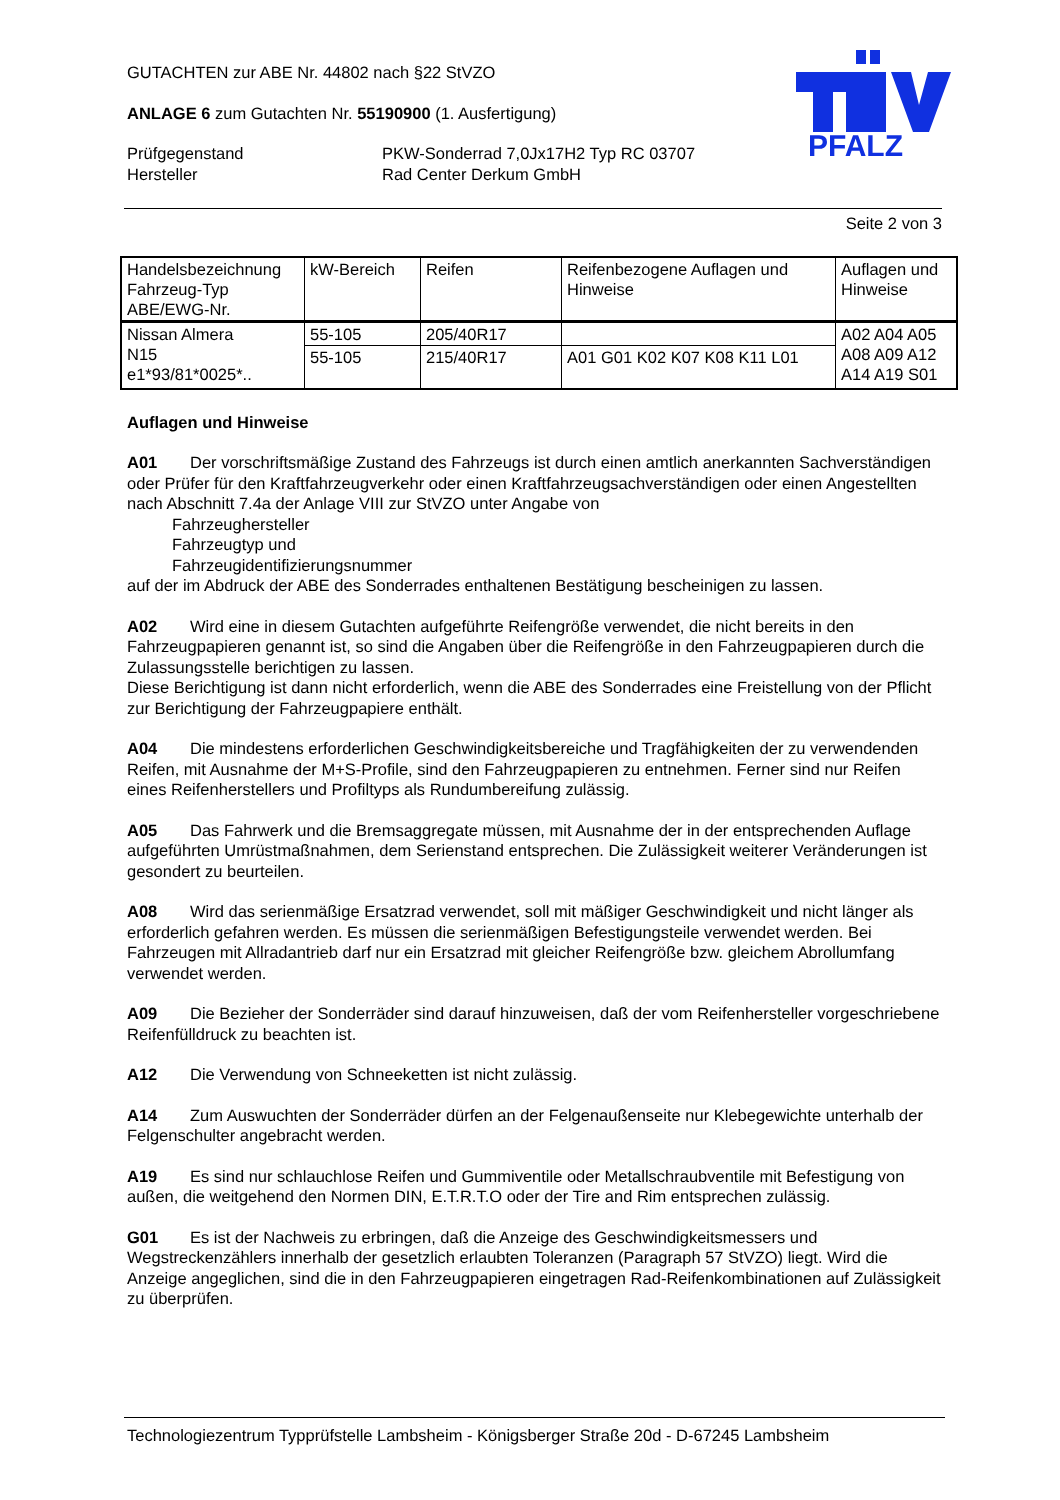PFALZ
GUTACHTEN zur ABE Nr. 44802 nach §22 StVZO
ANLAGE 6 zum Gutachten Nr. 55190900 (1. Ausfertigung)
Prüfgegenstand
Hersteller
PKW-Sonderrad 7,0Jx17H2 Typ RC 03707
Rad Center Derkum GmbH
Seite 2 von 3
| Handelsbezeichnung Fahrzeug-Typ ABE/EWG-Nr. | kW-Bereich | Reifen | Reifenbezogene Auflagen und Hinweise | Auflagen und Hinweise |
| --- | --- | --- | --- | --- |
| Nissan Almera N15 e1*93/81*0025*.. | 55-105 | 205/40R17 | | A02 A04 A05 A08 A09 A12 A14 A19 S01 |
| | 55-105 | 215/40R17 | A01 G01 K02 K07 K08 K11 L01 | |
Auflagen und Hinweise
A01 Der vorschriftsmäßige Zustand des Fahrzeugs ist durch einen amtlich anerkannten Sachverständigen oder Prüfer für den Kraftfahrzeugverkehr oder einen Kraftfahrzeugsachverständigen oder einen Angestellten nach Abschnitt 7.4a der Anlage VIII zur StVZO unter Angabe von
Fahrzeughersteller
Fahrzeugtyp und
Fahrzeugidentifizierungsnummer
auf der im Abdruck der ABE des Sonderrades enthaltenen Bestätigung bescheinigen zu lassen.
A02 Wird eine in diesem Gutachten aufgeführte Reifengröße verwendet, die nicht bereits in den Fahrzeugpapieren genannt ist, so sind die Angaben über die Reifengröße in den Fahrzeugpapieren durch die Zulassungsstelle berichtigen zu lassen.
Diese Berichtigung ist dann nicht erforderlich, wenn die ABE des Sonderrades eine Freistellung von der Pflicht zur Berichtigung der Fahrzeugpapiere enthält.
A04 Die mindestens erforderlichen Geschwindigkeitsbereiche und Tragfähigkeiten der zu verwendenden Reifen, mit Ausnahme der M+S-Profile, sind den Fahrzeugpapieren zu entnehmen. Ferner sind nur Reifen eines Reifenherstellers und Profiltyps als Rundumbereifung zulässig.
A05 Das Fahrwerk und die Bremsaggregate müssen, mit Ausnahme der in der entsprechenden Auflage aufgeführten Umrüstmaßnahmen, dem Serienstand entsprechen. Die Zulässigkeit weiterer Veränderungen ist gesondert zu beurteilen.
A08 Wird das serienmäßige Ersatzrad verwendet, soll mit mäßiger Geschwindigkeit und nicht länger als erforderlich gefahren werden. Es müssen die serienmäßigen Befestigungsteile verwendet werden. Bei Fahrzeugen mit Allradantrieb darf nur ein Ersatzrad mit gleicher Reifengröße bzw. gleichem Abrollumfang verwendet werden.
A09 Die Bezieher der Sonderräder sind darauf hinzuweisen, daß der vom Reifenhersteller vorgeschriebene Reifenfülldruck zu beachten ist.
A12 Die Verwendung von Schneeketten ist nicht zulässig.
A14 Zum Auswuchten der Sonderräder dürfen an der Felgenaußenseite nur Klebegewichte unterhalb der Felgenschulter angebracht werden.
A19 Es sind nur schlauchlose Reifen und Gummiventile oder Metallschraubventile mit Befestigung von außen, die weitgehend den Normen DIN, E.T.R.T.O oder der Tire and Rim entsprechen zulässig.
G01 Es ist der Nachweis zu erbringen, daß die Anzeige des Geschwindigkeitsmessers und Wegstreckenzählers innerhalb der gesetzlich erlaubten Toleranzen (Paragraph 57 StVZO) liegt. Wird die Anzeige angeglichen, sind die in den Fahrzeugpapieren eingetragen Rad-Reifenkombinationen auf Zulässigkeit zu überprüfen.
Technologiezentrum Typprüfstelle Lambsheim - Königsberger Straße 20d - D-67245 Lambsheim